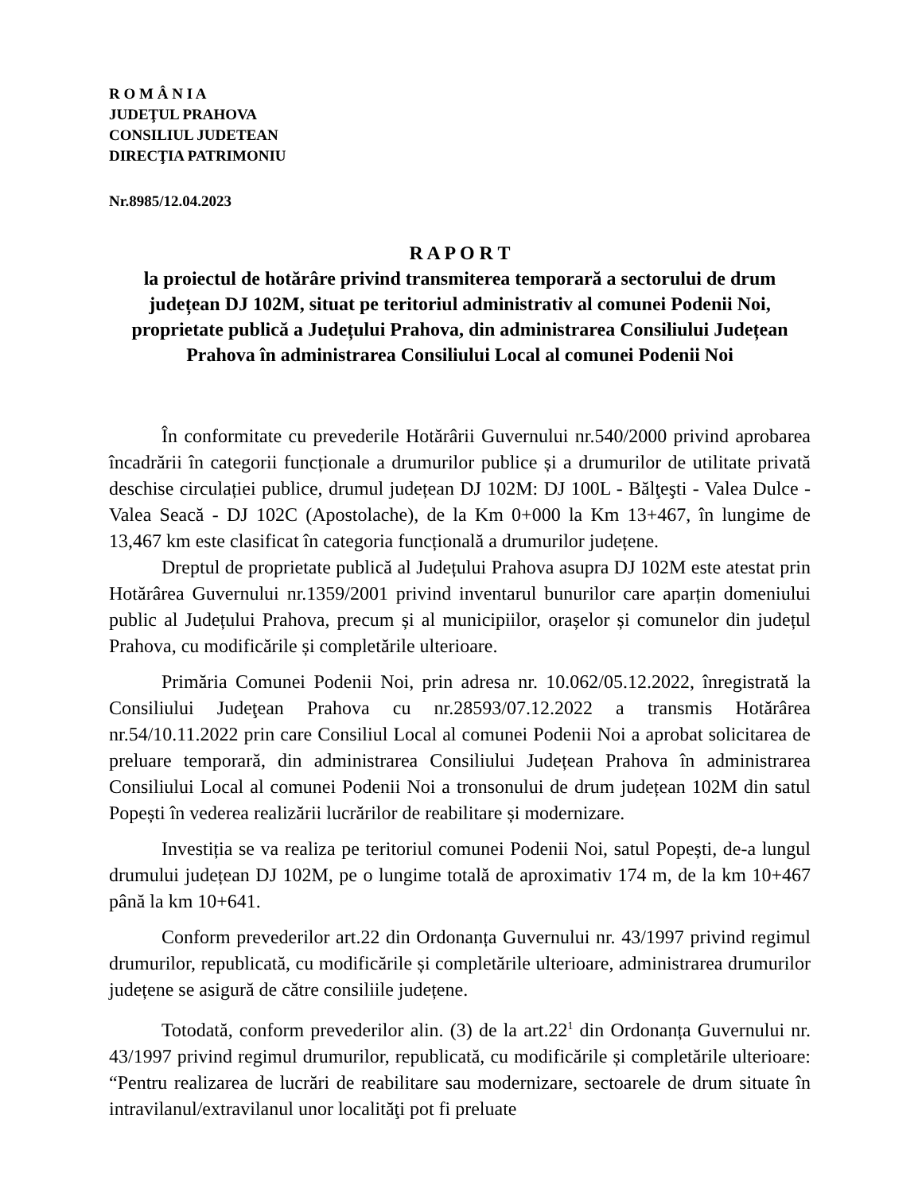R O M Â N I A
JUDEŢUL PRAHOVA
CONSILIUL JUDETEAN
DIRECŢIA PATRIMONIU
Nr.8985/12.04.2023
R A P O R T
la proiectul de hotărâre privind transmiterea temporară a sectorului de drum județean DJ 102M, situat pe teritoriul administrativ al comunei Podenii Noi, proprietate publică a Județului Prahova, din administrarea Consiliului Județean Prahova în administrarea Consiliului Local al comunei Podenii Noi
În conformitate cu prevederile Hotărârii Guvernului nr.540/2000 privind aprobarea încadrării în categorii funcționale a drumurilor publice și a drumurilor de utilitate privată deschise circulației publice, drumul județean DJ 102M: DJ 100L - Bălţeşti - Valea Dulce - Valea Seacă - DJ 102C (Apostolache), de la Km 0+000 la Km 13+467, în lungime de 13,467 km este clasificat în categoria funcțională a drumurilor județene.
Dreptul de proprietate publică al Județului Prahova asupra DJ 102M este atestat prin Hotărârea Guvernului nr.1359/2001 privind inventarul bunurilor care aparțin domeniului public al Județului Prahova, precum și al municipiilor, orașelor și comunelor din județul Prahova, cu modificările și completările ulterioare.
Primăria Comunei Podenii Noi, prin adresa nr. 10.062/05.12.2022, înregistrată la Consiliului Judeţean Prahova cu nr.28593/07.12.2022 a transmis Hotărârea nr.54/10.11.2022 prin care Consiliul Local al comunei Podenii Noi a aprobat solicitarea de preluare temporară, din administrarea Consiliului Județean Prahova în administrarea Consiliului Local al comunei Podenii Noi a tronsonului de drum județean 102M din satul Popești în vederea realizării lucrărilor de reabilitare și modernizare.
Investiția se va realiza pe teritoriul comunei Podenii Noi, satul Popești, de-a lungul drumului județean DJ 102M, pe o lungime totală de aproximativ 174 m, de la km 10+467 până la km 10+641.
Conform prevederilor art.22 din Ordonanța Guvernului nr. 43/1997 privind regimul drumurilor, republicată, cu modificările și completările ulterioare, administrarea drumurilor județene se asigură de către consiliile județene.
Totodată, conform prevederilor alin. (3) de la art.22<sup>1</sup> din Ordonanța Guvernului nr. 43/1997 privind regimul drumurilor, republicată, cu modificările și completările ulterioare: “Pentru realizarea de lucrări de reabilitare sau modernizare, sectoarele de drum situate în intravilanul/extravilanul unor localităţi pot fi preluate